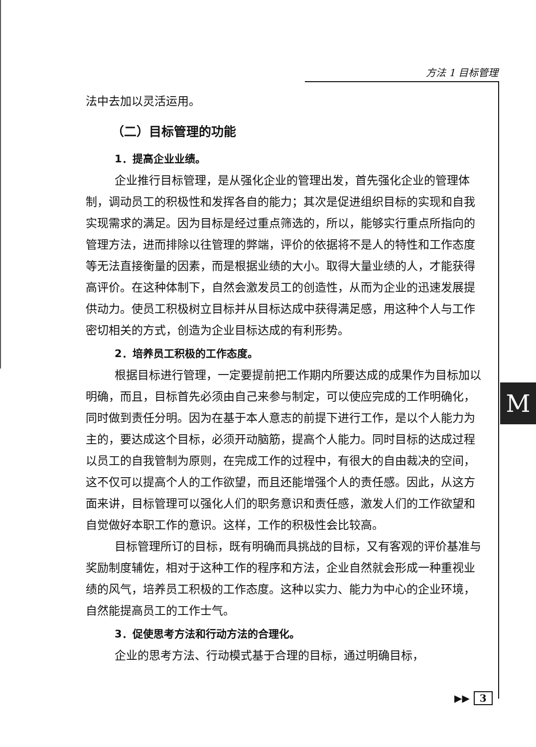方法 1 目标管理
M
法中去加以灵活运用。
（二）目标管理的功能
1．提高企业业绩。
企业推行目标管理，是从强化企业的管理出发，首先强化企业的管理体制，调动员工的积极性和发挥各自的能力；其次是促进组织目标的实现和自我实现需求的满足。因为目标是经过重点筛选的，所以，能够实行重点所指向的管理方法，进而排除以往管理的弊端，评价的依据将不是人的特性和工作态度等无法直接衡量的因素，而是根据业绩的大小。取得大量业绩的人，才能获得高评价。在这种体制下，自然会激发员工的创造性，从而为企业的迅速发展提供动力。使员工积极树立目标并从目标达成中获得满足感，用这种个人与工作密切相关的方式，创造为企业目标达成的有利形势。
2．培养员工积极的工作态度。
根据目标进行管理，一定要提前把工作期内所要达成的成果作为目标加以明确，而且，目标首先必须由自己来参与制定，可以使应完成的工作明确化，同时做到责任分明。因为在基于本人意志的前提下进行工作，是以个人能力为主的，要达成这个目标，必须开动脑筋，提高个人能力。同时目标的达成过程以员工的自我管制为原则，在完成工作的过程中，有很大的自由裁决的空间，这不仅可以提高个人的工作欲望，而且还能增强个人的责任感。因此，从这方面来讲，目标管理可以强化人们的职务意识和责任感，激发人们的工作欲望和自觉做好本职工作的意识。这样，工作的积极性会比较高。
目标管理所订的目标，既有明确而具挑战的目标，又有客观的评价基准与奖励制度辅佐，相对于这种工作的程序和方法，企业自然就会形成一种重视业绩的风气，培养员工积极的工作态度。这种以实力、能力为中心的企业环境，自然能提高员工的工作士气。
3．促使思考方法和行动方法的合理化。
企业的思考方法、行动模式基于合理的目标，通过明确目标，
▶▶ 3